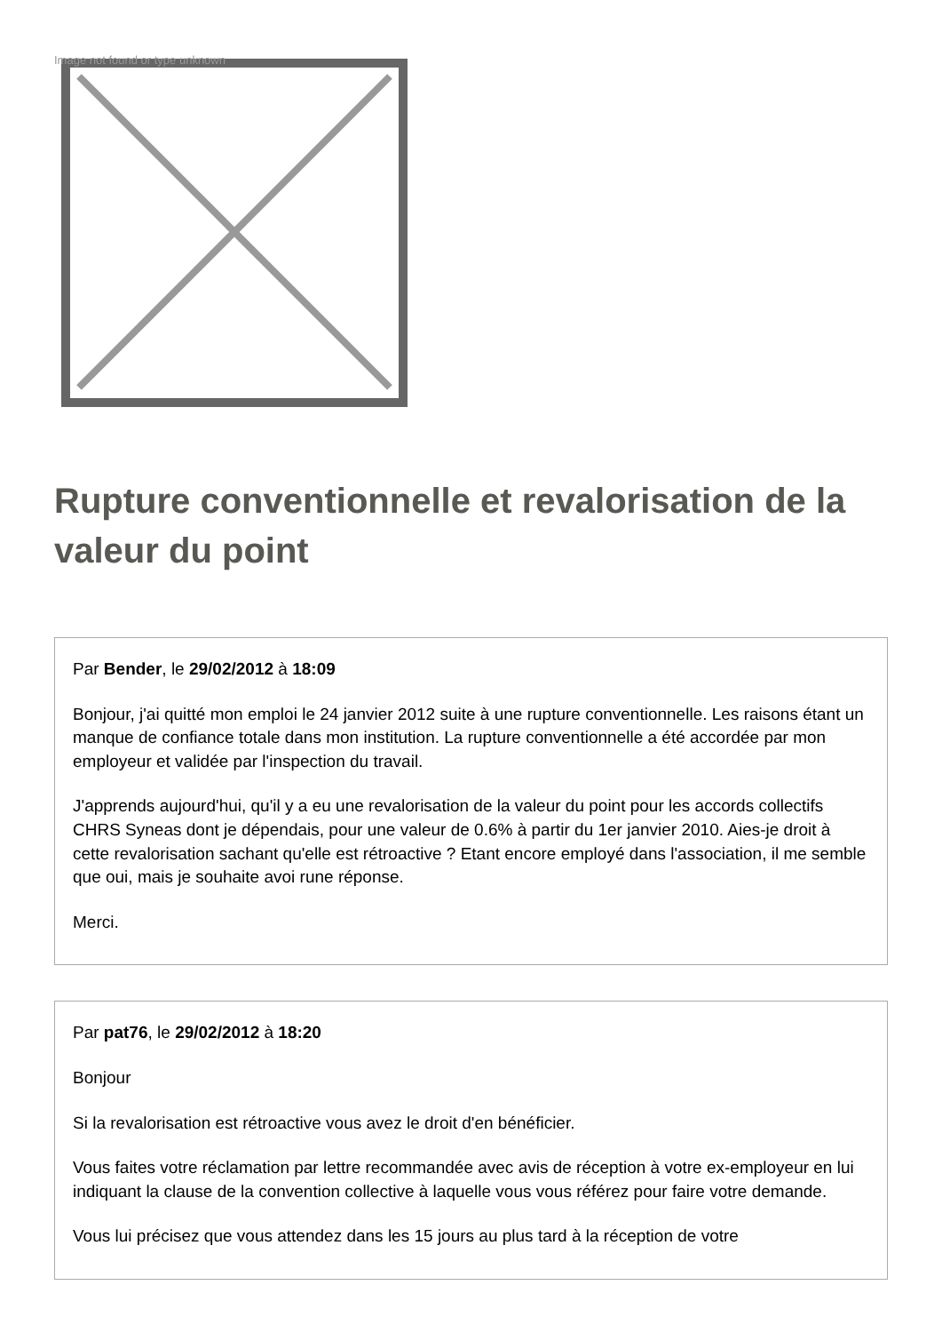Image not found or type unknown
Rupture conventionnelle et revalorisation de la valeur du point
Par Bender, le 29/02/2012 à 18:09
Bonjour, j'ai quitté mon emploi le 24 janvier 2012 suite à une rupture conventionnelle. Les raisons étant un manque de confiance totale dans mon institution. La rupture conventionnelle a été accordée par mon employeur et validée par l'inspection du travail.
J'apprends aujourd'hui, qu'il y a eu une revalorisation de la valeur du point pour les accords collectifs CHRS Syneas dont je dépendais, pour une valeur de 0.6% à partir du 1er janvier 2010. Aies-je droit à cette revalorisation sachant qu'elle est rétroactive ? Etant encore employé dans l'association, il me semble que oui, mais je souhaite avoi rune réponse.
Merci.
Par pat76, le 29/02/2012 à 18:20
Bonjour
Si la revalorisation est rétroactive vous avez le droit d'en bénéficier.
Vous faites votre réclamation par lettre recommandée avec avis de réception à votre ex-employeur en lui indiquant la clause de la convention collective à laquelle vous vous référez pour faire votre demande.
Vous lui précisez que vous attendez dans les 15 jours au plus tard à la réception de votre